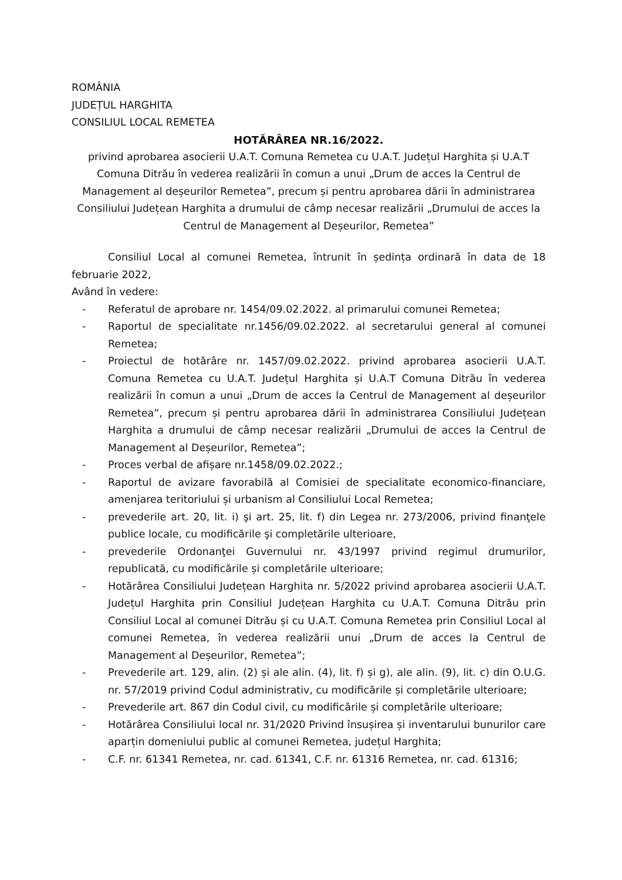ROMÂNIA
JUDEȚUL HARGHITA
CONSILIUL LOCAL REMETEA
HOTĂRÂREA NR.16/2022.
privind aprobarea asocierii U.A.T. Comuna Remetea cu U.A.T. Județul Harghita și U.A.T Comuna Ditrău în vederea realizării în comun a unui „Drum de acces la Centrul de Management al deșeurilor Remetea”, precum și pentru aprobarea dării în administrarea Consiliului Județean Harghita a drumului de câmp necesar realizării „Drumului de acces la Centrul de Management al Deșeurilor, Remetea”
Consiliul Local al comunei Remetea, întrunit în ședința ordinară în data de 18 februarie 2022,
Având în vedere:
- Referatul de aprobare nr. 1454/09.02.2022. al primarului comunei Remetea;
- Raportul de specialitate nr.1456/09.02.2022. al secretarului general al comunei Remetea;
- Proiectul de hotărâre nr. 1457/09.02.2022. privind aprobarea asocierii U.A.T. Comuna Remetea cu U.A.T. Județul Harghita și U.A.T Comuna Ditrău în vederea realizării în comun a unui „Drum de acces la Centrul de Management al deșeurilor Remetea”, precum și pentru aprobarea dării în administrarea Consiliului Județean Harghita a drumului de câmp necesar realizării „Drumului de acces la Centrul de Management al Deșeurilor, Remetea”;
- Proces verbal de afișare nr.1458/09.02.2022.;
- Raportul de avizare favorabilă al Comisiei de specialitate economico-financiare, amenjarea teritoriului și urbanism al Consiliului Local Remetea;
- prevederile art. 20, lit. i) şi art. 25, lit. f) din Legea nr. 273/2006, privind finanţele publice locale, cu modificările şi completările ulterioare,
- prevederile Ordonanţei Guvernului nr. 43/1997 privind regimul drumurilor, republicată, cu modificările și completările ulterioare;
- Hotărârea Consiliului Județean Harghita nr. 5/2022 privind aprobarea asocierii U.A.T. Județul Harghita prin Consiliul Județean Harghita cu U.A.T. Comuna Ditrău prin Consiliul Local al comunei Ditrău și cu U.A.T. Comuna Remetea prin Consiliul Local al comunei Remetea, în vederea realizării unui „Drum de acces la Centrul de Management al Deșeurilor, Remetea”;
- Prevederile art. 129, alin. (2) și ale alin. (4), lit. f) și g), ale alin. (9), lit. c) din O.U.G. nr. 57/2019 privind Codul administrativ, cu modificările și completările ulterioare;
- Prevederile art. 867 din Codul civil, cu modificările și completările ulterioare;
- Hotărârea Consiliului local nr. 31/2020 Privind însușirea și inventarului bunurilor care aparțin domeniului public al comunei Remetea, județul Harghita;
- C.F. nr. 61341 Remetea, nr. cad. 61341, C.F. nr. 61316 Remetea, nr. cad. 61316;